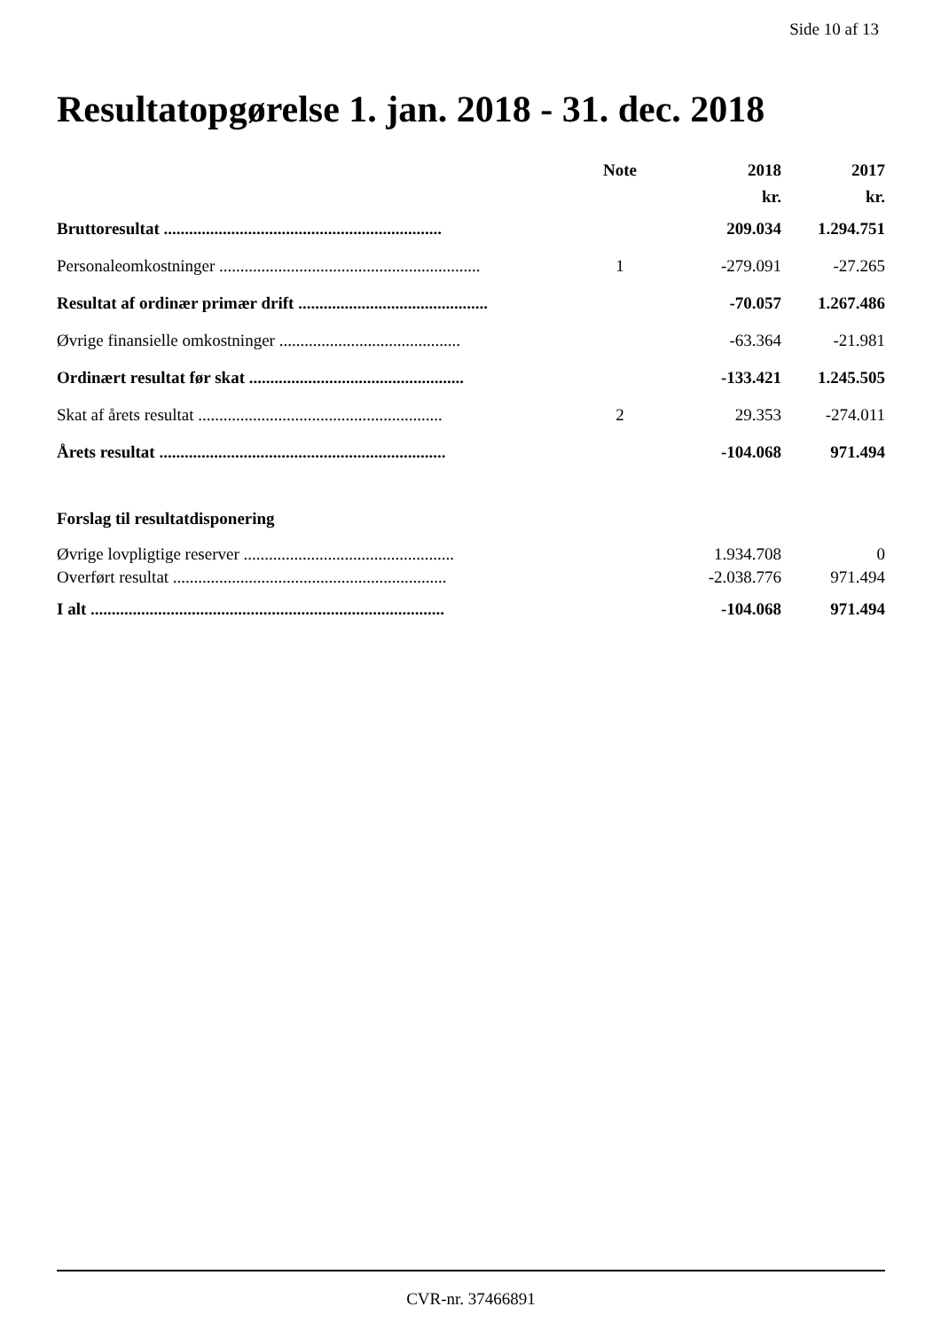Side 10 af 13
Resultatopgørelse 1. jan. 2018 - 31. dec. 2018
| | Note | 2018 | 2017 |
| --- | --- | --- | --- |
| | | kr. | kr. |
| Bruttoresultat .................................................................. | | 209.034 | 1.294.751 |
| Personaleomkostninger .............................................................. | 1 | -279.091 | -27.265 |
| Resultat af ordinær primær drift ............................................. | | -70.057 | 1.267.486 |
| Øvrige finansielle omkostninger ........................................... | | -63.364 | -21.981 |
| Ordinært resultat før skat ................................................... | | -133.421 | 1.245.505 |
| Skat af årets resultat .......................................................... | 2 | 29.353 | -274.011 |
| Årets resultat .................................................................... | | -104.068 | 971.494 |
| Forslag til resultatdisponering | | | |
| Øvrige lovpligtige reserver .................................................. | | 1.934.708 | 0 |
| Overført resultat ................................................................. | | -2.038.776 | 971.494 |
| I alt .................................................................................... | | -104.068 | 971.494 |
CVR-nr. 37466891